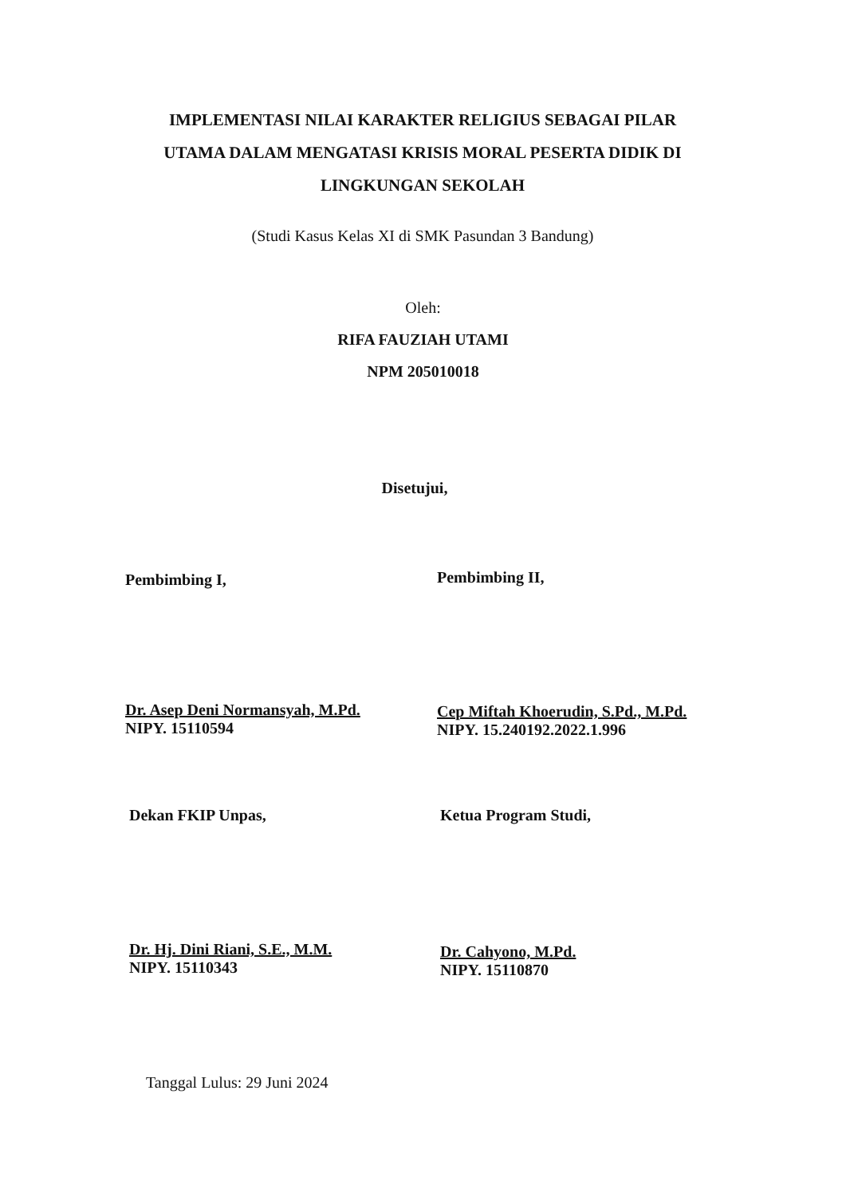IMPLEMENTASI NILAI KARAKTER RELIGIUS SEBAGAI PILAR UTAMA DALAM MENGATASI KRISIS MORAL PESERTA DIDIK DI LINGKUNGAN SEKOLAH
(Studi Kasus Kelas XI di SMK Pasundan 3 Bandung)
Oleh:
RIFA FAUZIAH UTAMI
NPM 205010018
Disetujui,
Pembimbing I,
Dr. Asep Deni Normansyah, M.Pd.
NIPY. 15110594
Pembimbing II,
Cep Miftah Khoerudin, S.Pd., M.Pd.
NIPY. 15.240192.2022.1.996
Dekan FKIP Unpas,
Dr. Hj. Dini Riani, S.E., M.M.
NIPY. 15110343
Ketua Program Studi,
Dr. Cahyono, M.Pd.
NIPY. 15110870
Tanggal Lulus: 29 Juni 2024